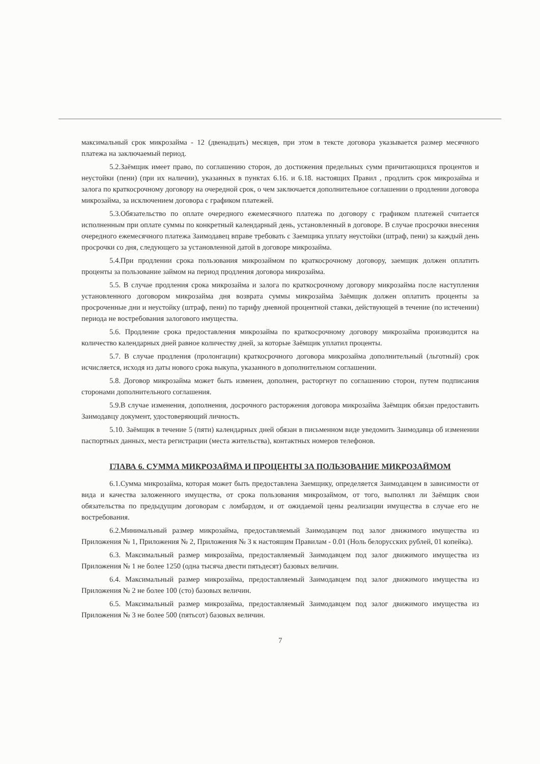максимальный срок микрозайма - 12 (двенадцать) месяцев, при этом в тексте договора указывается размер месячного платежа на заключаемый период.
5.2.Заёмщик имеет право, по соглашению сторон, до достижения предельных сумм причитающихся процентов и неустойки (пени) (при их наличии), указанных в пунктах 6.16. и 6.18. настоящих Правил , продлить срок микрозайма и залога по краткосрочному договору на очередной срок, о чем заключается дополнительное соглашении о продлении договора микрозайма, за исключением договора с графиком платежей.
5.3.Обязательство по оплате очередного ежемесячного платежа по договору с графиком платежей считается исполненным при оплате суммы по конкретный календарный день, установленный в договоре. В случае просрочки внесения очередного ежемесячного платежа Заимодавец вправе требовать с Заемщика уплату неустойки (штраф, пени) за каждый день просрочки со дня, следующего за установленной датой в договоре микрозайма.
5.4.При продлении срока пользования микрозаймом по краткосрочному договору, заемщик должен оплатить проценты за пользование займом на период продления договора микрозайма.
5.5. В случае продления срока микрозайма и залога по краткосрочному договору микрозайма после наступления установленного договором микрозайма дня возврата суммы микрозайма Заёмщик должен оплатить проценты за просроченные дни и неустойку (штраф, пени) по тарифу дневной процентной ставки, действующей в течение (по истечении) периода не востребования залогового имущества.
5.6. Продление срока предоставления микрозайма по краткосрочному договору микрозайма производится на количество календарных дней равное количеству дней, за которые Заёмщик уплатил проценты.
5.7. В случае продления (пролонгации) краткосрочного договора микрозайма дополнительный (льготный) срок исчисляется, исходя из даты нового срока выкупа, указанного в дополнительном соглашении.
5.8. Договор микрозайма может быть изменен, дополнен, расторгнут по соглашению сторон, путем подписания сторонами дополнительного соглашения.
5.9.В случае изменения, дополнения, досрочного расторжения договора микрозайма Заёмщик обязан предоставить Заимодавцу документ, удостоверяющий личность.
5.10. Заёмщик в течение 5 (пяти) календарных дней обязан в письменном виде уведомить Заимодавца об изменении паспортных данных, места регистрации (места жительства), контактных номеров телефонов.
ГЛАВА 6. СУММА МИКРОЗАЙМА И ПРОЦЕНТЫ ЗА ПОЛЬЗОВАНИЕ МИКРОЗАЙМОМ
6.1.Сумма микрозайма, которая может быть предоставлена Заемщику, определяется Заимодавцем в зависимости от вида и качества заложенного имущества, от срока пользования микрозаймом, от того, выполнял ли Заёмщик свои обязательства по предыдущим договорам с ломбардом, и от ожидаемой цены реализации имущества в случае его не востребования.
6.2.Минимальный размер микрозайма, предоставляемый Заимодавцем под залог движимого имущества из Приложения № 1, Приложения № 2, Приложения № 3 к настоящим Правилам - 0.01 (Ноль белорусских рублей, 01 копейка).
6.3. Максимальный размер микрозайма, предоставляемый Заимодавцем под залог движимого имущества из Приложения № 1 не более 1250 (одна тысяча двести пятьдесят) базовых величин.
6.4. Максимальный размер микрозайма, предоставляемый Заимодавцем под залог движимого имущества из Приложения № 2 не более 100 (сто) базовых величин.
6.5. Максимальный размер микрозайма, предоставляемый Заимодавцем под залог движимого имущества из Приложения № 3 не более 500 (пятьсот) базовых величин.
7